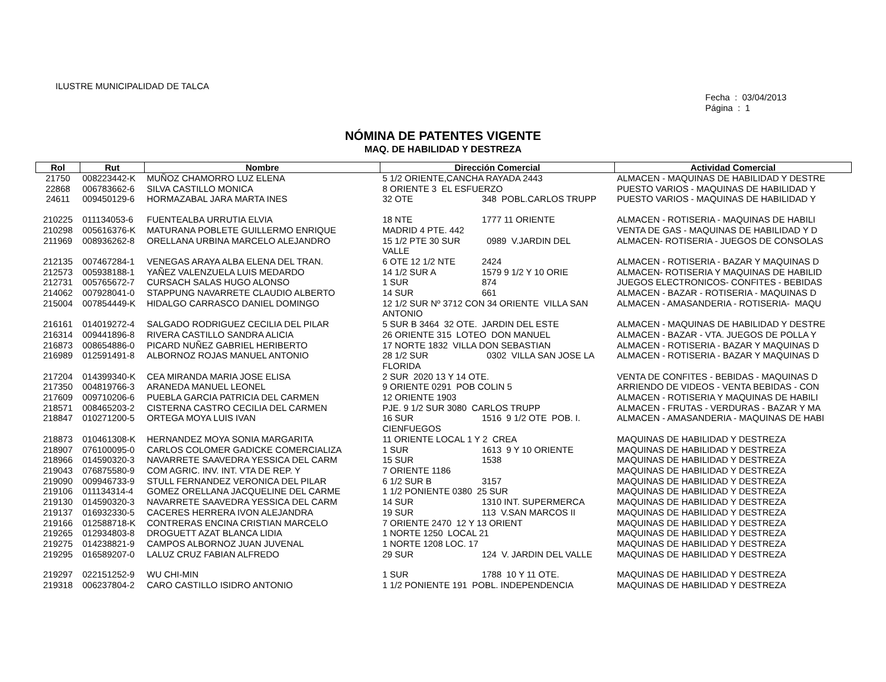ILUSTRE MUNICIPALIDAD DE TALCA
Fecha : 03/04/2013
Página : 1
NÓMINA DE PATENTES VIGENTE
MAQ. DE HABILIDAD Y DESTREZA
| Rol | Rut | Nombre | Dirección Comercial | Actividad Comercial |
| --- | --- | --- | --- | --- |
| 21750 | 008223442-K | MUÑOZ CHAMORRO LUZ ELENA | 5 1/2 ORIENTE,CANCHA RAYADA 2443 | ALMACEN - MAQUINAS DE HABILIDAD Y DESTRE |
| 22868 | 006783662-6 | SILVA CASTILLO MONICA | 8 ORIENTE 3 EL ESFUERZO | PUESTO VARIOS - MAQUINAS DE HABILIDAD Y |
| 24611 | 009450129-6 | HORMAZABAL JARA MARTA INES | 32 OTE 348 POBL.CARLOS TRUPP | PUESTO VARIOS - MAQUINAS DE HABILIDAD Y |
| 210225 | 011134053-6 | FUENTEALBA URRUTIA ELVIA | 18 NTE 1777 11 ORIENTE | ALMACEN - ROTISERIA - MAQUINAS DE HABILI |
| 210298 | 005616376-K | MATURANA POBLETE GUILLERMO ENRIQUE | MADRID 4 PTE. 442 | VENTA DE GAS - MAQUINAS DE HABILIDAD Y D |
| 211969 | 008936262-8 | ORELLANA URBINA MARCELO ALEJANDRO | 15 1/2 PTE 30 SUR 0989 V.JARDIN DEL VALLE | ALMACEN- ROTISERIA - JUEGOS DE CONSOLAS |
| 212135 | 007467284-1 | VENEGAS ARAYA ALBA ELENA DEL TRAN. | 6 OTE 12 1/2 NTE 2424 | ALMACEN - ROTISERIA - BAZAR Y MAQUINAS D |
| 212573 | 005938188-1 | YAÑEZ VALENZUELA LUIS MEDARDO | 14 1/2 SUR A 1579 9 1/2 Y 10 ORIE | ALMACEN- ROTISERIA Y MAQUINAS DE HABILID |
| 212731 | 005765672-7 | CURSACH SALAS HUGO ALONSO | 1 SUR 874 | JUEGOS ELECTRONICOS- CONFITES - BEBIDAS |
| 214062 | 007928041-0 | STAPPUNG NAVARRETE CLAUDIO ALBERTO | 14 SUR 661 | ALMACEN - BAZAR - ROTISERIA - MAQUINAS D |
| 215004 | 007854449-K | HIDALGO CARRASCO DANIEL DOMINGO | 12 1/2 SUR Nº 3712 CON 34 ORIENTE VILLA SAN ANTONIO | ALMACEN - AMASANDERIA - ROTISERIA- MAQU |
| 216161 | 014019272-4 | SALGADO RODRIGUEZ CECILIA DEL PILAR | 5 SUR B 3464 32 OTE. JARDIN DEL ESTE | ALMACEN - MAQUINAS DE HABILIDAD Y DESTRE |
| 216314 | 009441896-8 | RIVERA CASTILLO SANDRA ALICIA | 26 ORIENTE 315 LOTEO DON MANUEL | ALMACEN - BAZAR - VTA. JUEGOS DE POLLA Y |
| 216873 | 008654886-0 | PICARD NUÑEZ GABRIEL HERIBERTO | 17 NORTE 1832 VILLA DON SEBASTIAN | ALMACEN - ROTISERIA - BAZAR Y MAQUINAS D |
| 216989 | 012591491-8 | ALBORNOZ ROJAS MANUEL ANTONIO | 28 1/2 SUR 0302 VILLA SAN JOSE LA FLORIDA | ALMACEN - ROTISERIA - BAZAR Y MAQUINAS D |
| 217204 | 014399340-K | CEA MIRANDA MARIA JOSE ELISA | 2 SUR 2020 13 Y 14 OTE. | VENTA DE CONFITES - BEBIDAS - MAQUINAS D |
| 217350 | 004819766-3 | ARANEDA MANUEL LEONEL | 9 ORIENTE 0291 POB COLIN 5 | ARRIENDO DE VIDEOS - VENTA BEBIDAS - CON |
| 217609 | 009710206-6 | PUEBLA GARCIA PATRICIA DEL CARMEN | 12 ORIENTE 1903 | ALMACEN - ROTISERIA Y MAQUINAS DE HABILI |
| 218571 | 008465203-2 | CISTERNA CASTRO CECILIA DEL CARMEN | PJE. 9 1/2 SUR 3080 CARLOS TRUPP | ALMACEN - FRUTAS - VERDURAS - BAZAR Y MA |
| 218847 | 010271200-5 | ORTEGA MOYA LUIS IVAN | 16 SUR 1516 9 1/2 OTE POB. I. CIENFUEGOS | ALMACEN - AMASANDERIA - MAQUINAS DE HABI |
| 218873 | 010461308-K | HERNANDEZ MOYA SONIA MARGARITA | 11 ORIENTE LOCAL 1 Y 2 CREA | MAQUINAS DE HABILIDAD Y DESTREZA |
| 218907 | 076100095-0 | CARLOS COLOMER GADICKE COMERCIALIZA | 1 SUR 1613 9 Y 10 ORIENTE | MAQUINAS DE HABILIDAD Y DESTREZA |
| 218966 | 014590320-3 | NAVARRETE SAAVEDRA YESSICA DEL CARM | 15 SUR 1538 | MAQUINAS DE HABILIDAD Y DESTREZA |
| 219043 | 076875580-9 | COM AGRIC. INV. INT. VTA DE REP. Y | 7 ORIENTE 1186 | MAQUINAS DE HABILIDAD Y DESTREZA |
| 219090 | 009946733-9 | STULL FERNANDEZ VERONICA DEL PILAR | 6 1/2 SUR B 3157 | MAQUINAS DE HABILIDAD Y DESTREZA |
| 219106 | 011134314-4 | GOMEZ ORELLANA JACQUELINE DEL CARME | 1 1/2 PONIENTE 0380 25 SUR | MAQUINAS DE HABILIDAD Y DESTREZA |
| 219130 | 014590320-3 | NAVARRETE SAAVEDRA YESSICA DEL CARM | 14 SUR 1310 INT. SUPERMERCA | MAQUINAS DE HABILIDAD Y DESTREZA |
| 219137 | 016932330-5 | CACERES HERRERA IVON ALEJANDRA | 19 SUR 113 V.SAN MARCOS II | MAQUINAS DE HABILIDAD Y DESTREZA |
| 219166 | 012588718-K | CONTRERAS ENCINA CRISTIAN MARCELO | 7 ORIENTE 2470 12 Y 13 ORIENT | MAQUINAS DE HABILIDAD Y DESTREZA |
| 219265 | 012934803-8 | DROGUETT AZAT BLANCA LIDIA | 1 NORTE 1250 LOCAL 21 | MAQUINAS DE HABILIDAD Y DESTREZA |
| 219275 | 014238821-9 | CAMPOS ALBORNOZ JUAN JUVENAL | 1 NORTE 1208 LOC. 17 | MAQUINAS DE HABILIDAD Y DESTREZA |
| 219295 | 016589207-0 | LALUZ CRUZ FABIAN ALFREDO | 29 SUR 124 V. JARDIN DEL VALLE | MAQUINAS DE HABILIDAD Y DESTREZA |
| 219297 | 022151252-9 | WU CHI-MIN | 1 SUR 1788 10 Y 11 OTE. | MAQUINAS DE HABILIDAD Y DESTREZA |
| 219318 | 006237804-2 | CARO CASTILLO ISIDRO ANTONIO | 1 1/2 PONIENTE 191 POBL. INDEPENDENCIA | MAQUINAS DE HABILIDAD Y DESTREZA |